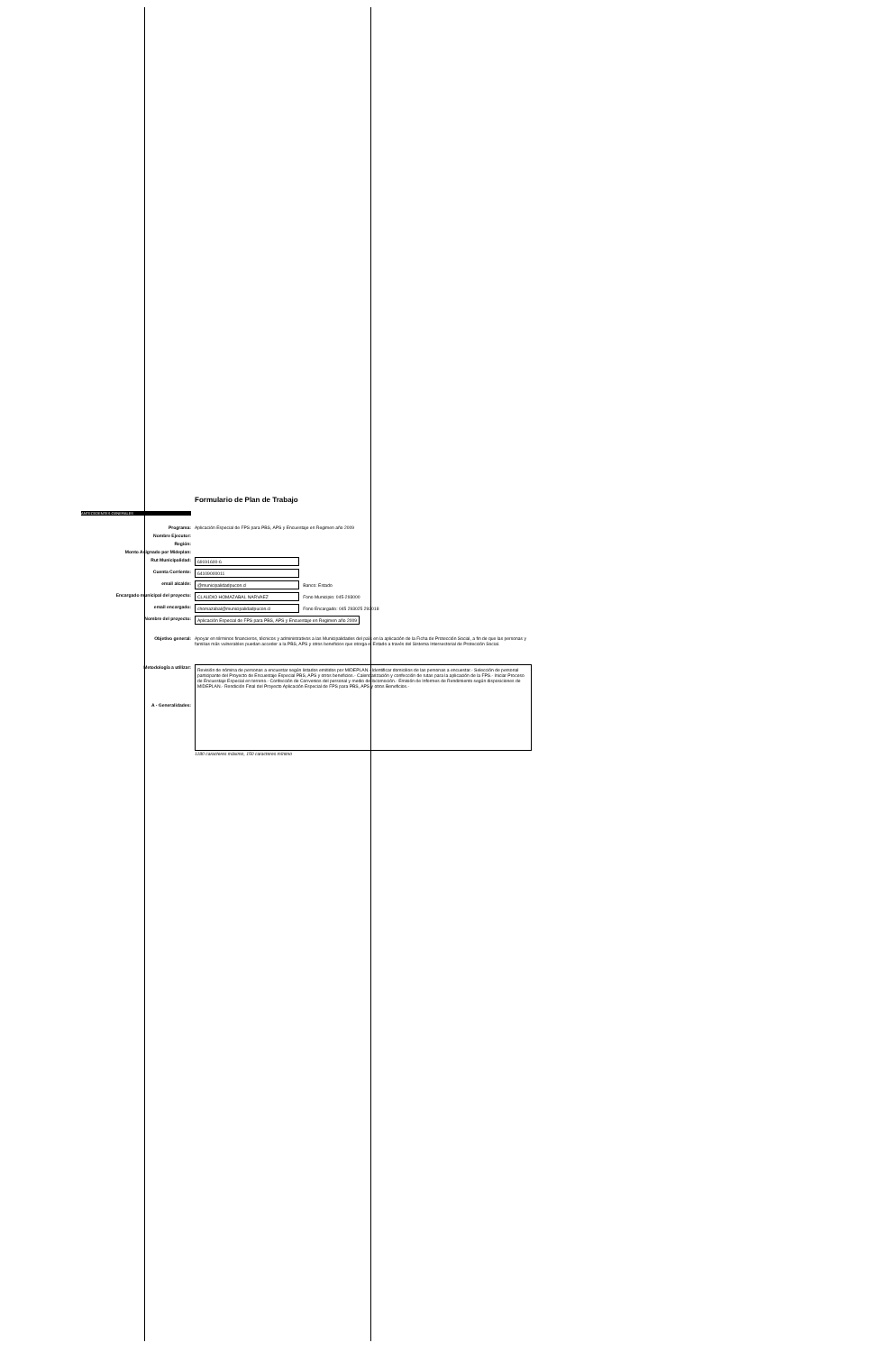Formulario de Plan de Trabajo
ANTECEDENTES GENERALES
Programa: Aplicación Especial de FPS para PBS, APS y Encuestaje en Regimen año 2009
Nombre Ejecutor:
Región:
Monto Asignado por Mideplan:
Rut Municipalidad: 69191600-6
Cuenta Corriente: 64109000011
email alcalde: @municipalidadpucon.cl Banco: Estado
Encargado municipal del proyecto: CLAUDIO HOMAZABAL NARVAEZ Fono Municipio: 045-293000
email encargado: chomazabal@municipalidadpucon.cl Fono Encargado: 045 293025 293018
Nombre del proyecto: Aplicación Especial de FPS para PBS, APS y Encuestaje en Regimen año 2009
Objetivo general: Apoyar en términos financieros, técnicos y administrativos a las Municipalidades del país en la aplicación de la Ficha de Protección Social, a fin de que las personas y familias más vulnerables puedan acceder a la PBS, APS y otros beneficios que otorga el Estado a través del Sistema Intersectorial de Protección Social.
Metodología a utilizar:
A - Generalidades:
Revisión de nómina de personas a encuestar según listados emitidos por MIDEPLAN.- Identificar domicilios de las personas a encuestar.- Selección de personal participante del Proyecto de Encuestaje Especial PBS, APS y otros beneficios.- Calendarización y confección de rutas para la aplicación de la FPS.- Iniciar Proceso de Encuestaje Especial en terreno.- Confección de Convenios del personal y medio de locomoción.- Emisión de Informes de Rendimiento según disposiciones de MIDEPLAN.- Rendición Final del Proyecto Aplicación Especial de FPS para PBS, APS y otros Beneficios.-
1180 caracteres máximo, 150 caracteres mínimo